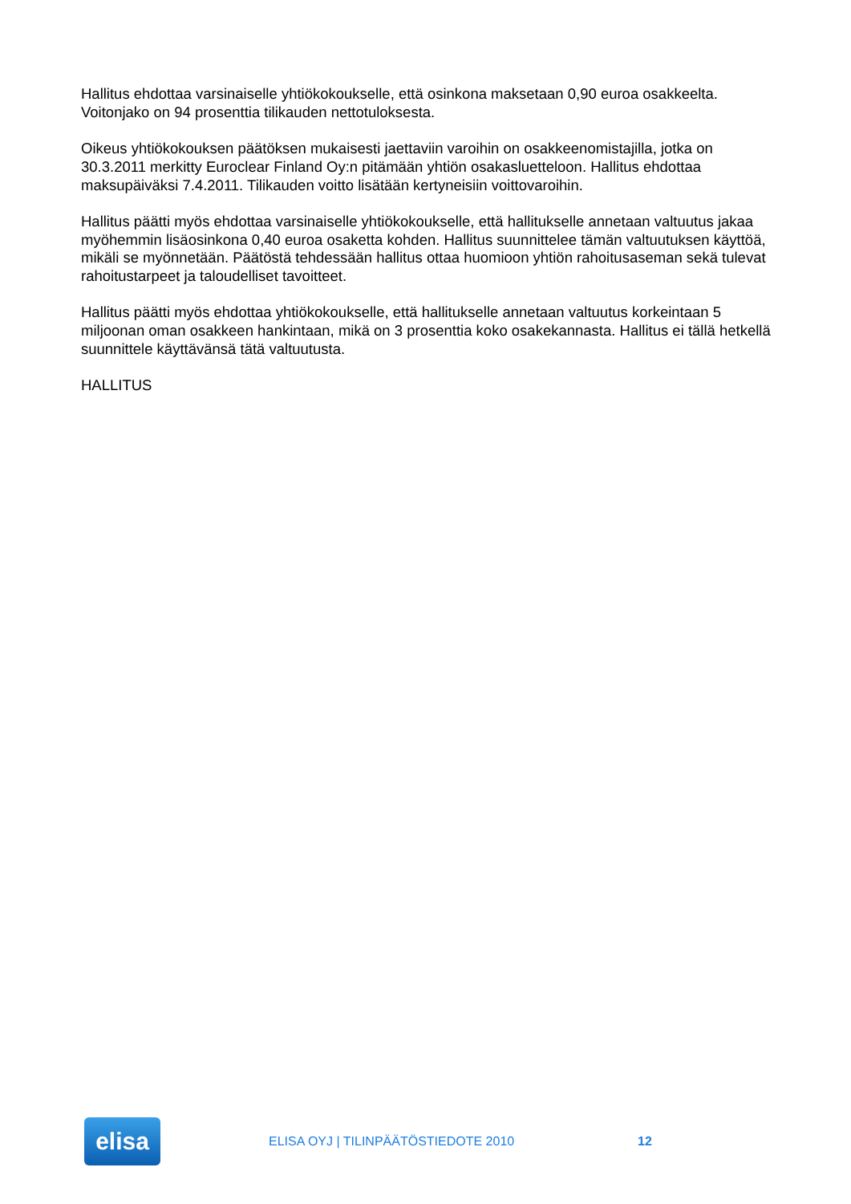Hallitus ehdottaa varsinaiselle yhtiökokoukselle, että osinkona maksetaan 0,90 euroa osakkeelta. Voitonjako on 94 prosenttia tilikauden nettotuloksesta.
Oikeus yhtiökokouksen päätöksen mukaisesti jaettaviin varoihin on osakkeenomistajilla, jotka on 30.3.2011 merkitty Euroclear Finland Oy:n pitämään yhtiön osakasluetteloon. Hallitus ehdottaa maksupäiväksi 7.4.2011. Tilikauden voitto lisätään kertyneisiin voittovaroihin.
Hallitus päätti myös ehdottaa varsinaiselle yhtiökokoukselle, että hallitukselle annetaan valtuutus jakaa myöhemmin lisäosinkona 0,40 euroa osaketta kohden. Hallitus suunnittelee tämän valtuutuksen käyttöä, mikäli se myönnetään. Päätöstä tehdessään hallitus ottaa huomioon yhtiön rahoitusaseman sekä tulevat rahoitustarpeet ja taloudelliset tavoitteet.
Hallitus päätti myös ehdottaa yhtiökokoukselle, että hallitukselle annetaan valtuutus korkeintaan 5 miljoonan oman osakkeen hankintaan, mikä on 3 prosenttia koko osakekannasta. Hallitus ei tällä hetkellä suunnittele käyttävänsä tätä valtuutusta.
HALLITUS
elisa
ELISA OYJ | TILINPÄÄTÖSTIEDOTE 2010 12